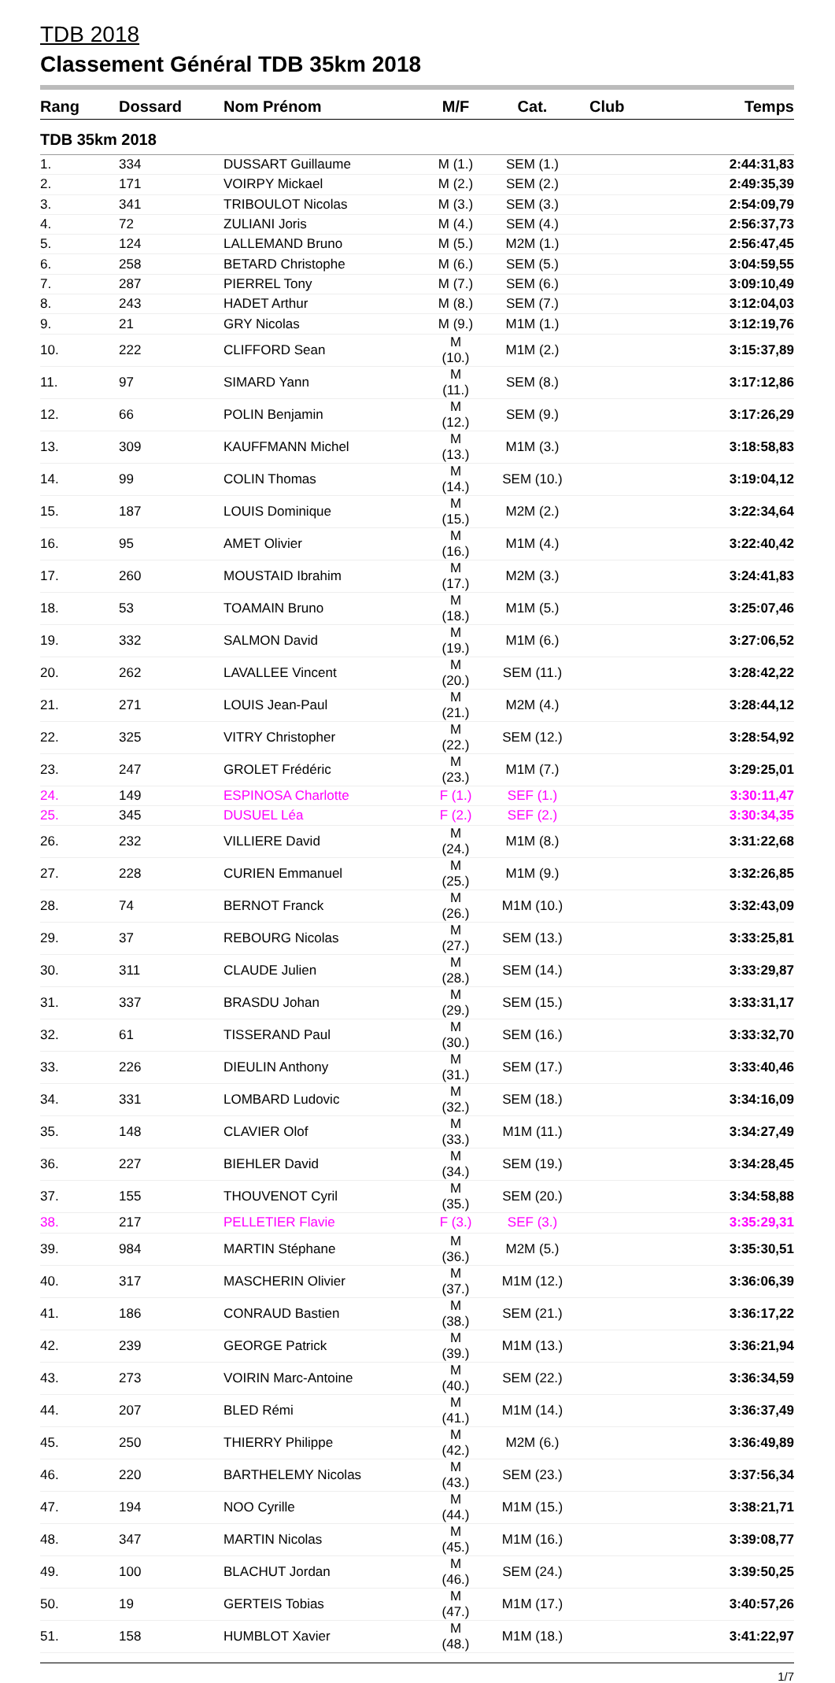TDB 2018
Classement Général TDB 35km 2018
| Rang | Dossard | Nom Prénom | M/F | Cat. | Club | Temps |
| --- | --- | --- | --- | --- | --- | --- |
| TDB 35km 2018 | | | | | | |
| 1. | 334 | DUSSART Guillaume | M (1.) | SEM (1.) | | 2:44:31,83 |
| 2. | 171 | VOIRPY Mickael | M (2.) | SEM (2.) | | 2:49:35,39 |
| 3. | 341 | TRIBOULOT Nicolas | M (3.) | SEM (3.) | | 2:54:09,79 |
| 4. | 72 | ZULIANI Joris | M (4.) | SEM (4.) | | 2:56:37,73 |
| 5. | 124 | LALLEMAND Bruno | M (5.) | M2M (1.) | | 2:56:47,45 |
| 6. | 258 | BETARD Christophe | M (6.) | SEM (5.) | | 3:04:59,55 |
| 7. | 287 | PIERREL Tony | M (7.) | SEM (6.) | | 3:09:10,49 |
| 8. | 243 | HADET Arthur | M (8.) | SEM (7.) | | 3:12:04,03 |
| 9. | 21 | GRY Nicolas | M (9.) | M1M (1.) | | 3:12:19,76 |
| 10. | 222 | CLIFFORD Sean | M (10.) | M1M (2.) | | 3:15:37,89 |
| 11. | 97 | SIMARD Yann | M (11.) | SEM (8.) | | 3:17:12,86 |
| 12. | 66 | POLIN Benjamin | M (12.) | SEM (9.) | | 3:17:26,29 |
| 13. | 309 | KAUFFMANN Michel | M (13.) | M1M (3.) | | 3:18:58,83 |
| 14. | 99 | COLIN Thomas | M (14.) | SEM (10.) | | 3:19:04,12 |
| 15. | 187 | LOUIS Dominique | M (15.) | M2M (2.) | | 3:22:34,64 |
| 16. | 95 | AMET Olivier | M (16.) | M1M (4.) | | 3:22:40,42 |
| 17. | 260 | MOUSTAID Ibrahim | M (17.) | M2M (3.) | | 3:24:41,83 |
| 18. | 53 | TOAMAIN Bruno | M (18.) | M1M (5.) | | 3:25:07,46 |
| 19. | 332 | SALMON David | M (19.) | M1M (6.) | | 3:27:06,52 |
| 20. | 262 | LAVALLEE Vincent | M (20.) | SEM (11.) | | 3:28:42,22 |
| 21. | 271 | LOUIS Jean-Paul | M (21.) | M2M (4.) | | 3:28:44,12 |
| 22. | 325 | VITRY Christopher | M (22.) | SEM (12.) | | 3:28:54,92 |
| 23. | 247 | GROLET Frédéric | M (23.) | M1M (7.) | | 3:29:25,01 |
| 24. | 149 | ESPINOSA Charlotte | F (1.) | SEF (1.) | | 3:30:11,47 |
| 25. | 345 | DUSUEL Léa | F (2.) | SEF (2.) | | 3:30:34,35 |
| 26. | 232 | VILLIERE David | M (24.) | M1M (8.) | | 3:31:22,68 |
| 27. | 228 | CURIEN Emmanuel | M (25.) | M1M (9.) | | 3:32:26,85 |
| 28. | 74 | BERNOT Franck | M (26.) | M1M (10.) | | 3:32:43,09 |
| 29. | 37 | REBOURG Nicolas | M (27.) | SEM (13.) | | 3:33:25,81 |
| 30. | 311 | CLAUDE Julien | M (28.) | SEM (14.) | | 3:33:29,87 |
| 31. | 337 | BRASDU Johan | M (29.) | SEM (15.) | | 3:33:31,17 |
| 32. | 61 | TISSERAND Paul | M (30.) | SEM (16.) | | 3:33:32,70 |
| 33. | 226 | DIEULIN Anthony | M (31.) | SEM (17.) | | 3:33:40,46 |
| 34. | 331 | LOMBARD Ludovic | M (32.) | SEM (18.) | | 3:34:16,09 |
| 35. | 148 | CLAVIER Olof | M (33.) | M1M (11.) | | 3:34:27,49 |
| 36. | 227 | BIEHLER David | M (34.) | SEM (19.) | | 3:34:28,45 |
| 37. | 155 | THOUVENOT Cyril | M (35.) | SEM (20.) | | 3:34:58,88 |
| 38. | 217 | PELLETIER Flavie | F (3.) | SEF (3.) | | 3:35:29,31 |
| 39. | 984 | MARTIN Stéphane | M (36.) | M2M (5.) | | 3:35:30,51 |
| 40. | 317 | MASCHERIN Olivier | M (37.) | M1M (12.) | | 3:36:06,39 |
| 41. | 186 | CONRAUD Bastien | M (38.) | SEM (21.) | | 3:36:17,22 |
| 42. | 239 | GEORGE Patrick | M (39.) | M1M (13.) | | 3:36:21,94 |
| 43. | 273 | VOIRIN Marc-Antoine | M (40.) | SEM (22.) | | 3:36:34,59 |
| 44. | 207 | BLED Rémi | M (41.) | M1M (14.) | | 3:36:37,49 |
| 45. | 250 | THIERRY Philippe | M (42.) | M2M (6.) | | 3:36:49,89 |
| 46. | 220 | BARTHELEMY Nicolas | M (43.) | SEM (23.) | | 3:37:56,34 |
| 47. | 194 | NOO Cyrille | M (44.) | M1M (15.) | | 3:38:21,71 |
| 48. | 347 | MARTIN Nicolas | M (45.) | M1M (16.) | | 3:39:08,77 |
| 49. | 100 | BLACHUT Jordan | M (46.) | SEM (24.) | | 3:39:50,25 |
| 50. | 19 | GERTEIS Tobias | M (47.) | M1M (17.) | | 3:40:57,26 |
| 51. | 158 | HUMBLOT Xavier | M (48.) | M1M (18.) | | 3:41:22,97 |
1/7